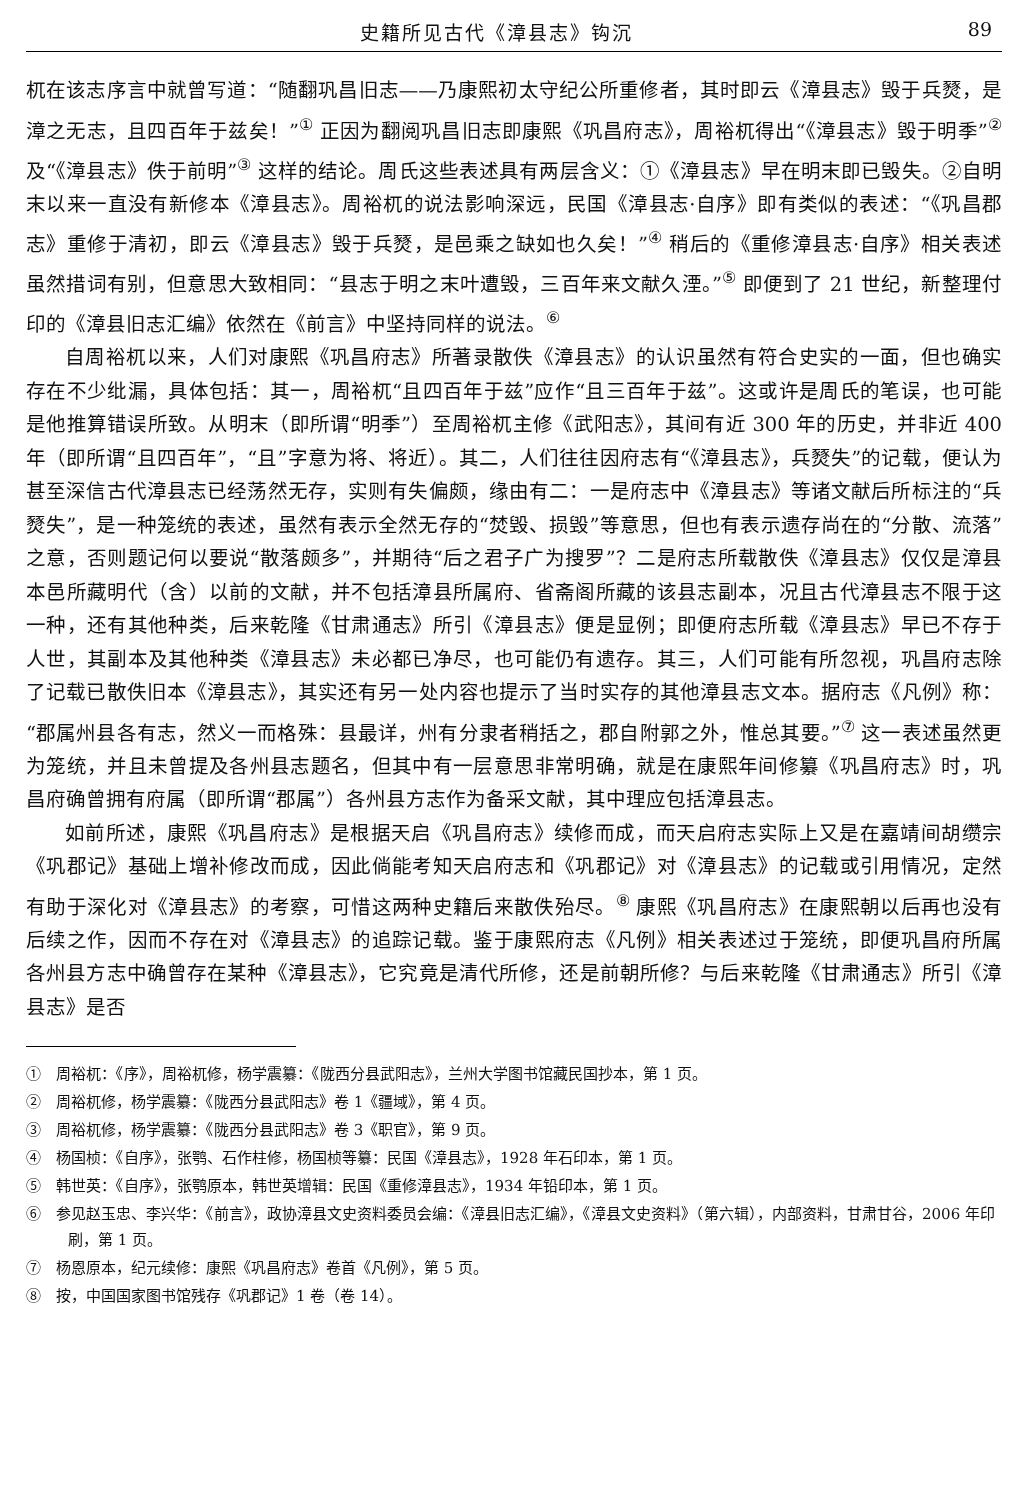史籍所见古代《漳县志》钩沉 89
杌在该志序言中就曾写道：“随翻巩昌旧志——乃康熙初太守纪公所重修者，其时即云《漳县志》毁于兵燹，是漳之无志，且四百年于兹矣！”<sup>①</sup> 正因为翻阅巩昌旧志即康熙《巩昌府志》，周裕杌得出“《漳县志》毁于明季”<sup>②</sup> 及“《漳县志》佚于前明”<sup>③</sup> 这样的结论。周氏这些表述具有两层含义：①《漳县志》早在明末即已毁失。②自明末以来一直没有新修本《漳县志》。周裕杌的说法影响深远，民国《漳县志·自序》即有类似的表述：“《巩昌郡志》重修于清初，即云《漳县志》毁于兵燹，是邑乘之缺如也久矣！”<sup>④</sup> 稍后的《重修漳县志·自序》相关表述虽然措词有别，但意思大致相同：“县志于明之末叶遭毁，三百年来文献久湮。”<sup>⑤</sup> 即便到了 21 世纪，新整理付印的《漳县旧志汇编》依然在《前言》中坚持同样的说法。<sup>⑥</sup>
自周裕杌以来，人们对康熙《巩昌府志》所著录散佚《漳县志》的认识虽然有符合史实的一面，但也确实存在不少纰漏，具体包括：其一，周裕杌“且四百年于兹”应作“且三百年于兹”。这或许是周氏的笔误，也可能是他推算错误所致。从明末（即所谓“明季”）至周裕杌主修《武阳志》，其间有近 300 年的历史，并非近 400 年（即所谓“且四百年”，“且”字意为将、将近）。其二，人们往往因府志有“《漳县志》，兵燹失”的记载，便认为甚至深信古代漳县志已经荡然无存，实则有失偏颇，缘由有二：一是府志中《漳县志》等诸文献后所标注的“兵燹失”，是一种笼统的表述，虽然有表示全然无存的“焚毁、损毁”等意思，但也有表示遗存尚在的“分散、流落”之意，否则题记何以要说“散落颇多”，并期待“后之君子广为搜罗”？二是府志所载散佚《漳县志》仅仅是漳县本邑所藏明代（含）以前的文献，并不包括漳县所属府、省斋阁所藏的该县志副本，况且古代漳县志不限于这一种，还有其他种类，后来乾隆《甘肃通志》所引《漳县志》便是显例；即便府志所载《漳县志》早已不存于人世，其副本及其他种类《漳县志》未必都已净尽，也可能仍有遗存。其三，人们可能有所忽视，巩昌府志除了记载已散佚旧本《漳县志》，其实还有另一处内容也提示了当时实存的其他漳县志文本。据府志《凡例》称：“郡属州县各有志，然义一而格殊：县最详，州有分隶者稍括之，郡自附郭之外，惟总其要。”<sup>⑦</sup> 这一表述虽然更为笼统，并且未曾提及各州县志题名，但其中有一层意思非常明确，就是在康熙年间修纂《巩昌府志》时，巩昌府确曾拥有府属（即所谓“郡属”）各州县方志作为备采文献，其中理应包括漳县志。
如前所述，康熙《巩昌府志》是根据天启《巩昌府志》续修而成，而天启府志实际上又是在嘉靖间胡缵宗《巩郡记》基础上增补修改而成，因此倘能考知天启府志和《巩郡记》对《漳县志》的记载或引用情况，定然有助于深化对《漳县志》的考察，可惜这两种史籍后来散佚殆尽。<sup>⑧</sup> 康熙《巩昌府志》在康熙朝以后再也没有后续之作，因而不存在对《漳县志》的追踪记载。鉴于康熙府志《凡例》相关表述过于笼统，即便巩昌府所属各州县方志中确曾存在某种《漳县志》，它究竟是清代所修，还是前朝所修？与后来乾隆《甘肃通志》所引《漳县志》是否
①　周裕杌：《序》，周裕杌修，杨学震纂：《陇西分县武阳志》，兰州大学图书馆藏民国抄本，第 1 页。
②　周裕杌修，杨学震纂：《陇西分县武阳志》卷 1《疆域》，第 4 页。
③　周裕杌修，杨学震纂：《陇西分县武阳志》卷 3《职官》，第 9 页。
④　杨国桢：《自序》，张鹗、石作柱修，杨国桢等纂：民国《漳县志》，1928 年石印本，第 1 页。
⑤　韩世英：《自序》，张鹗原本，韩世英增辑：民国《重修漳县志》，1934 年铅印本，第 1 页。
⑥　参见赵玉忠、李兴华：《前言》，政协漳县文史资料委员会编：《漳县旧志汇编》，《漳县文史资料》（第六辑），内部资料，甘肃甘谷，2006 年印刷，第 1 页。
⑦　杨恩原本，纪元续修：康熙《巩昌府志》卷首《凡例》，第 5 页。
⑧　按，中国国家图书馆残存《巩郡记》1 卷（卷 14）。